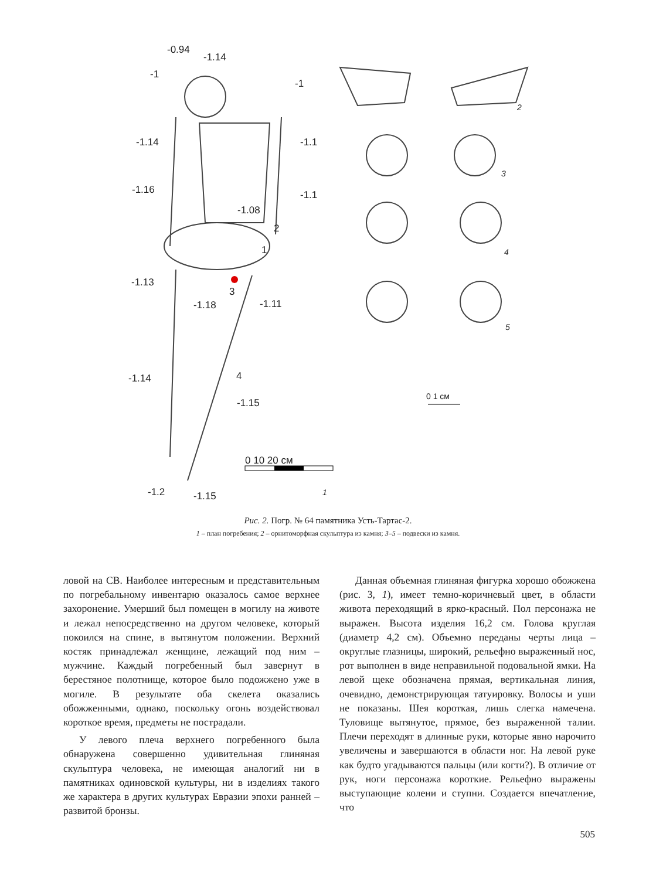-0.94
-1.14
-1
-1
-1.14 -1.1
-1.16 -1.1
-1.08
2
1
-1.13
3
-1.11 -1.18
-1.14 4
-1.15
0 10 20 см
-1.2 -1.15 1
2
3
4
5
0 1 см
Рис. 2. Погр. № 64 памятника Усть-Тартас-2.
1 – план погребения; 2 – орнитоморфная скульптура из камня; 3–5 – подвески из камня.
ловой на СВ. Наиболее интересным и представительным по погребальному инвентарю оказалось самое верхнее захоронение. Умерший был помещен в могилу на животе и лежал непосредственно на другом человеке, который покоился на спине, в вытянутом положении. Верхний костяк принадлежал женщине, лежащий под ним – мужчине. Каждый погребенный был завернут в берестяное полотнище, которое было подожжено уже в могиле. В результате оба скелета оказались обожженными, однако, поскольку огонь воздействовал короткое время, предметы не пострадали.
У левого плеча верхнего погребенного была обнаружена совершенно удивительная глиняная скульптура человека, не имеющая аналогий ни в памятниках одиновской культуры, ни в изделиях такого же характера в других культурах Евразии эпохи ранней – развитой бронзы.
Данная объемная глиняная фигурка хорошо обожжена (рис. 3, 1), имеет темно-коричневый цвет, в области живота переходящий в ярко-красный. Пол персонажа не выражен. Высота изделия 16,2 см. Голова круглая (диаметр 4,2 см). Объемно переданы черты лица – округлые глазницы, широкий, рельефно выраженный нос, рот выполнен в виде неправильной подовальной ямки. На левой щеке обозначена прямая, вертикальная линия, очевидно, демонстрирующая татуировку. Волосы и уши не показаны. Шея короткая, лишь слегка намечена. Туловище вытянутое, прямое, без выраженной талии. Плечи переходят в длинные руки, которые явно нарочито увеличены и завершаются в области ног. На левой руке как будто угадываются пальцы (или когти?). В отличие от рук, ноги персонажа короткие. Рельефно выражены выступающие колени и ступни. Создается впечатление, что
505